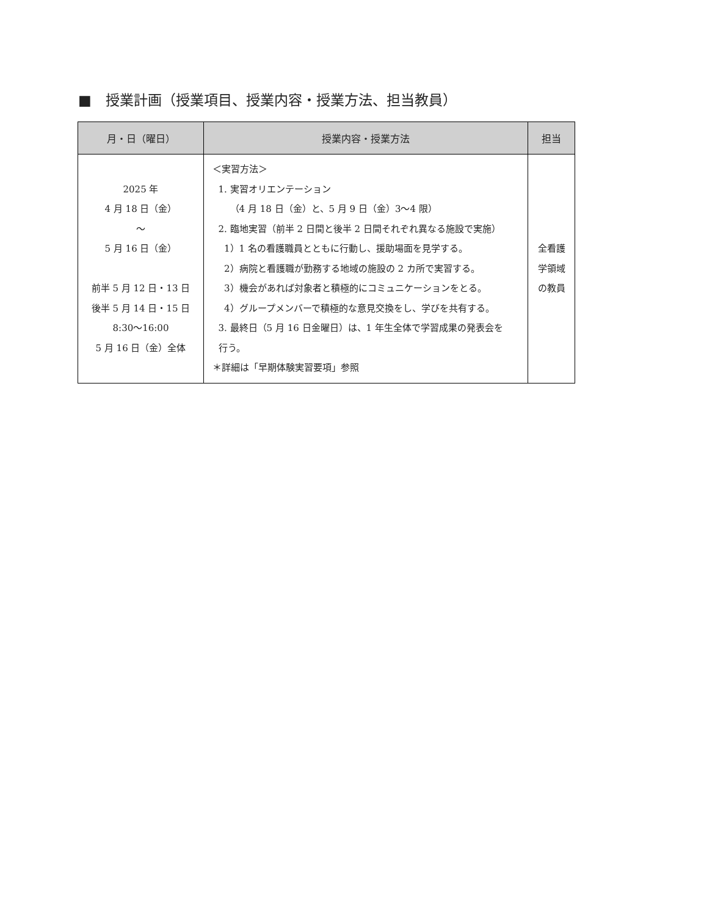■　授業計画（授業項目、授業内容・授業方法、担当教員）
| 月・日（曜日） | 授業内容・授業方法 | 担当 |
| --- | --- | --- |
| 2025 年 4 月 18 日（金） ～ 5 月 16 日（金） 前半 5 月 12 日・13 日 後半 5 月 14 日・15 日 8:30～16:00 5 月 16 日（金）全体 | ＜実習方法＞ 1. 実習オリエンテーション （4 月 18 日（金）と、5 月 9 日（金）3～4 限） 2. 臨地実習（前半 2 日間と後半 2 日間それぞれ異なる施設で実施） 1）1 名の看護職員とともに行動し、援助場面を見学する。 2）病院と看護職が勤務する地域の施設の 2 カ所で実習する。 3）機会があれば対象者と積極的にコミュニケーションをとる。 4）グループメンバーで積極的な意見交換をし、学びを共有する。 3. 最終日（5 月 16 日金曜日）は、1 年生全体で学習成果の発表会を 行う。 ＊詳細は「早期体験実習要項」参照 | 全看護 学領域 の教員 |